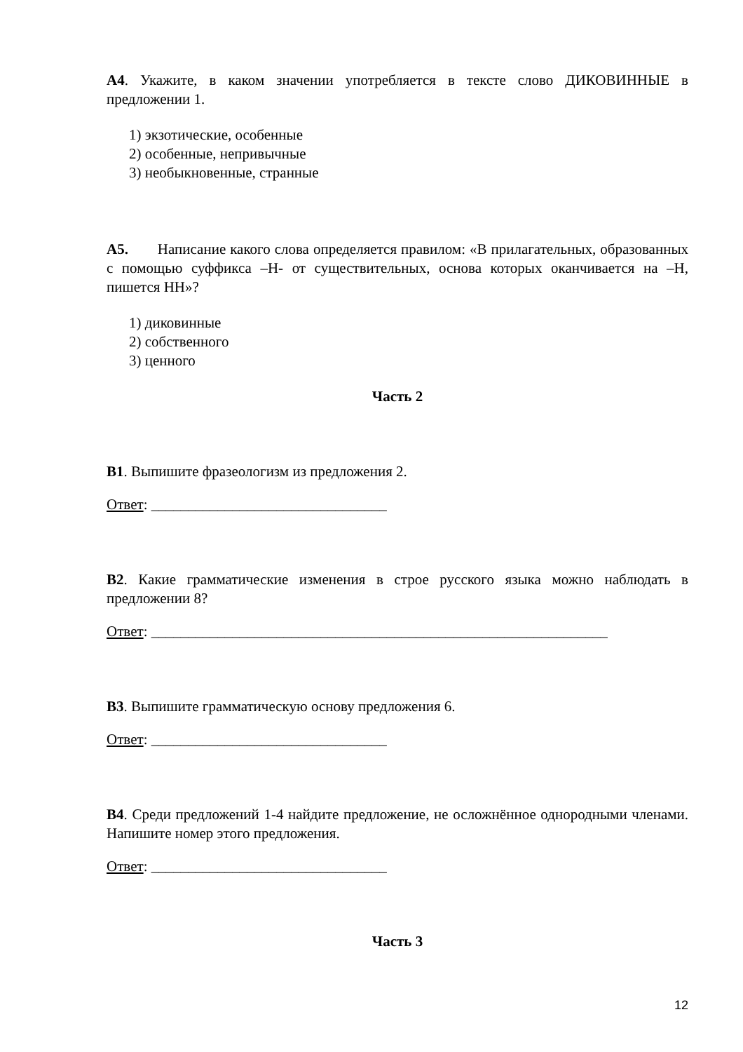А4. Укажите, в каком значении употребляется в тексте слово ДИКОВИННЫЕ в предложении 1.
1) экзотические, особенные
2) особенные, непривычные
3) необыкновенные, странные
А5. Написание какого слова определяется правилом: «В прилагательных, образованных с помощью суффикса –Н- от существительных, основа которых оканчивается на –Н, пишется НН»?
1) диковинные
2) собственного
3) ценного
Часть 2
В1. Выпишите фразеологизм из предложения 2.
Ответ: ________________________________
В2. Какие грамматические изменения в строе русского языка можно наблюдать в предложении 8?
Ответ: ______________________________________________________________
В3. Выпишите грамматическую основу предложения 6.
Ответ: ________________________________
В4. Среди предложений 1-4 найдите предложение, не осложнённое однородными членами. Напишите номер этого предложения.
Ответ: ________________________________
Часть 3
12